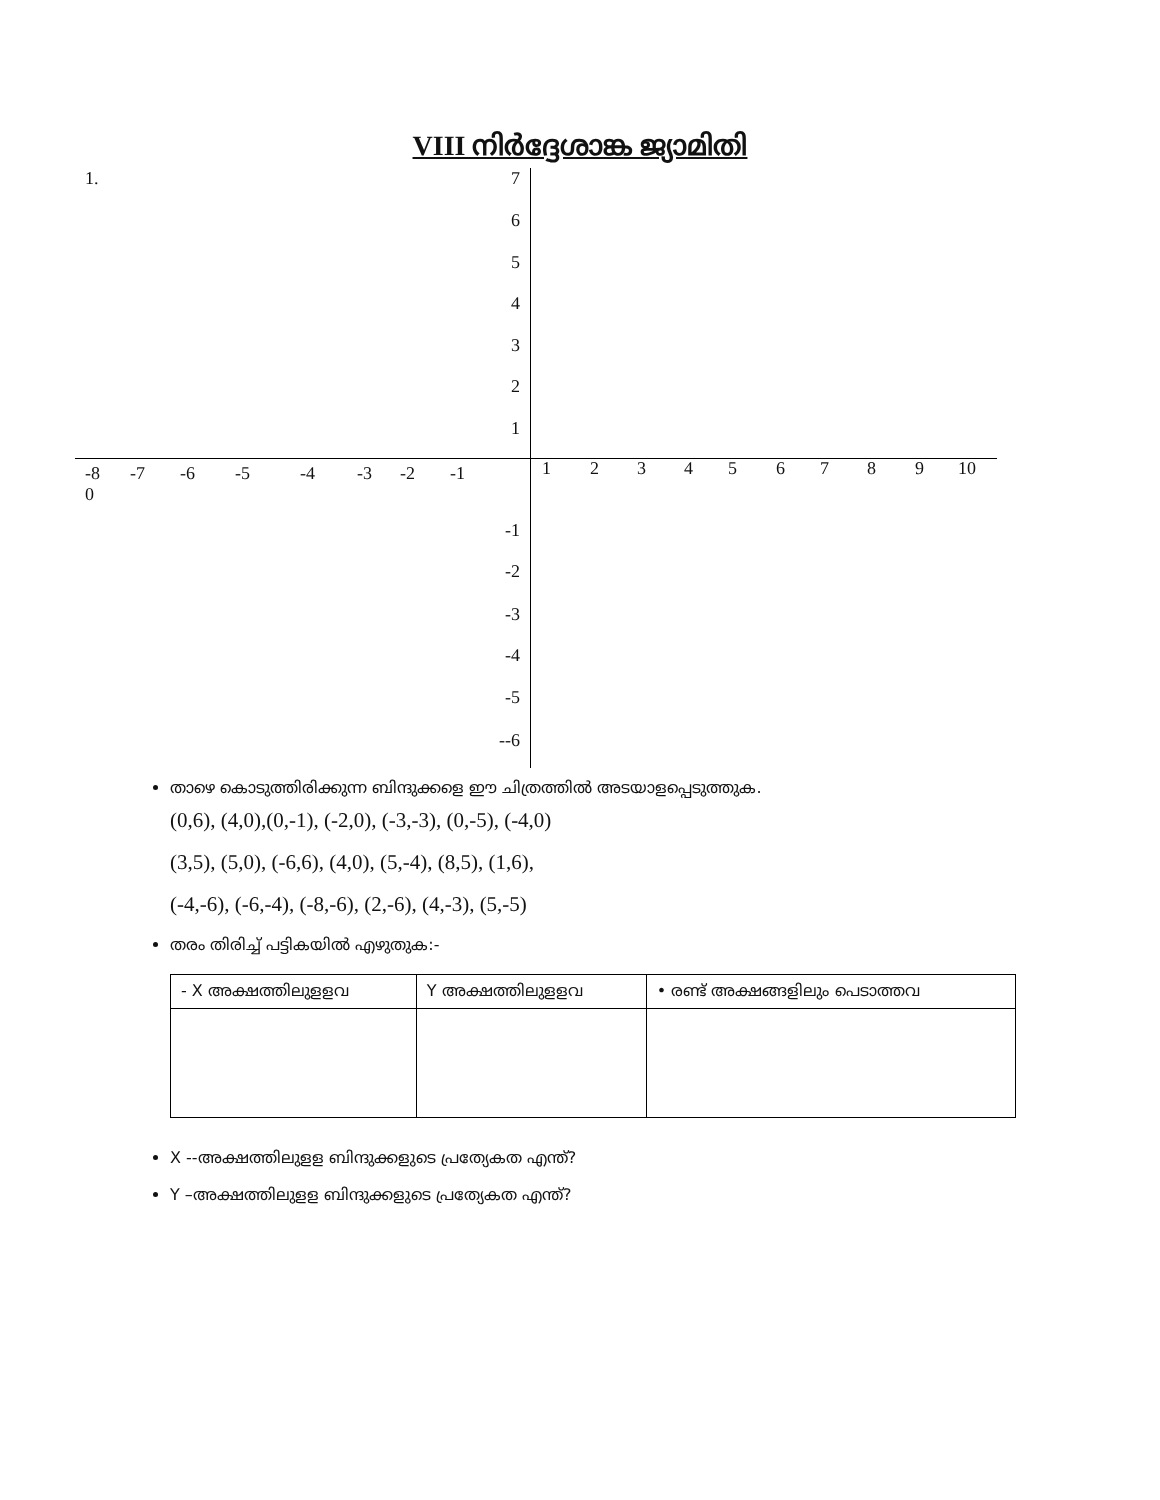VIII നിർദ്ദേശാങ്ക ജ്യാമിതി
1. 7
6
5
4
3
2
1
-8
0 -7 -6 -5 -4 -3 -2 -1
1 2 3 4 5 6 7 8 9 10
-1
-2
-3
-4
-5
--6
താഴെ കൊടുത്തിരിക്കുന്ന ബിന്ദുക്കളെ ഈ ചിത്രത്തിൽ അടയാളപ്പെടുത്തുക.
(0,6), (4,0),(0,-1), (-2,0), (-3,-3), (0,-5), (-4,0)
(3,5), (5,0), (-6,6), (4,0), (5,-4), (8,5), (1,6),
(-4,-6), (-6,-4), (-8,-6), (2,-6), (4,-3), (5,-5)
തരം തിരിച്ച് പട്ടികയിൽ എഴുതുക:-
| - X അക്ഷത്തിലുളളവ | Y അക്ഷത്തിലുളളവ | • രണ്ട് അക്ഷങ്ങളിലും പെടാത്തവ |
| --- | --- | --- |
X --അക്ഷത്തിലുളള ബിന്ദുക്കളുടെ പ്രത്യേകത എന്ത്?
Y –അക്ഷത്തിലുളള ബിന്ദുക്കളുടെ പ്രത്യേകത എന്ത്?